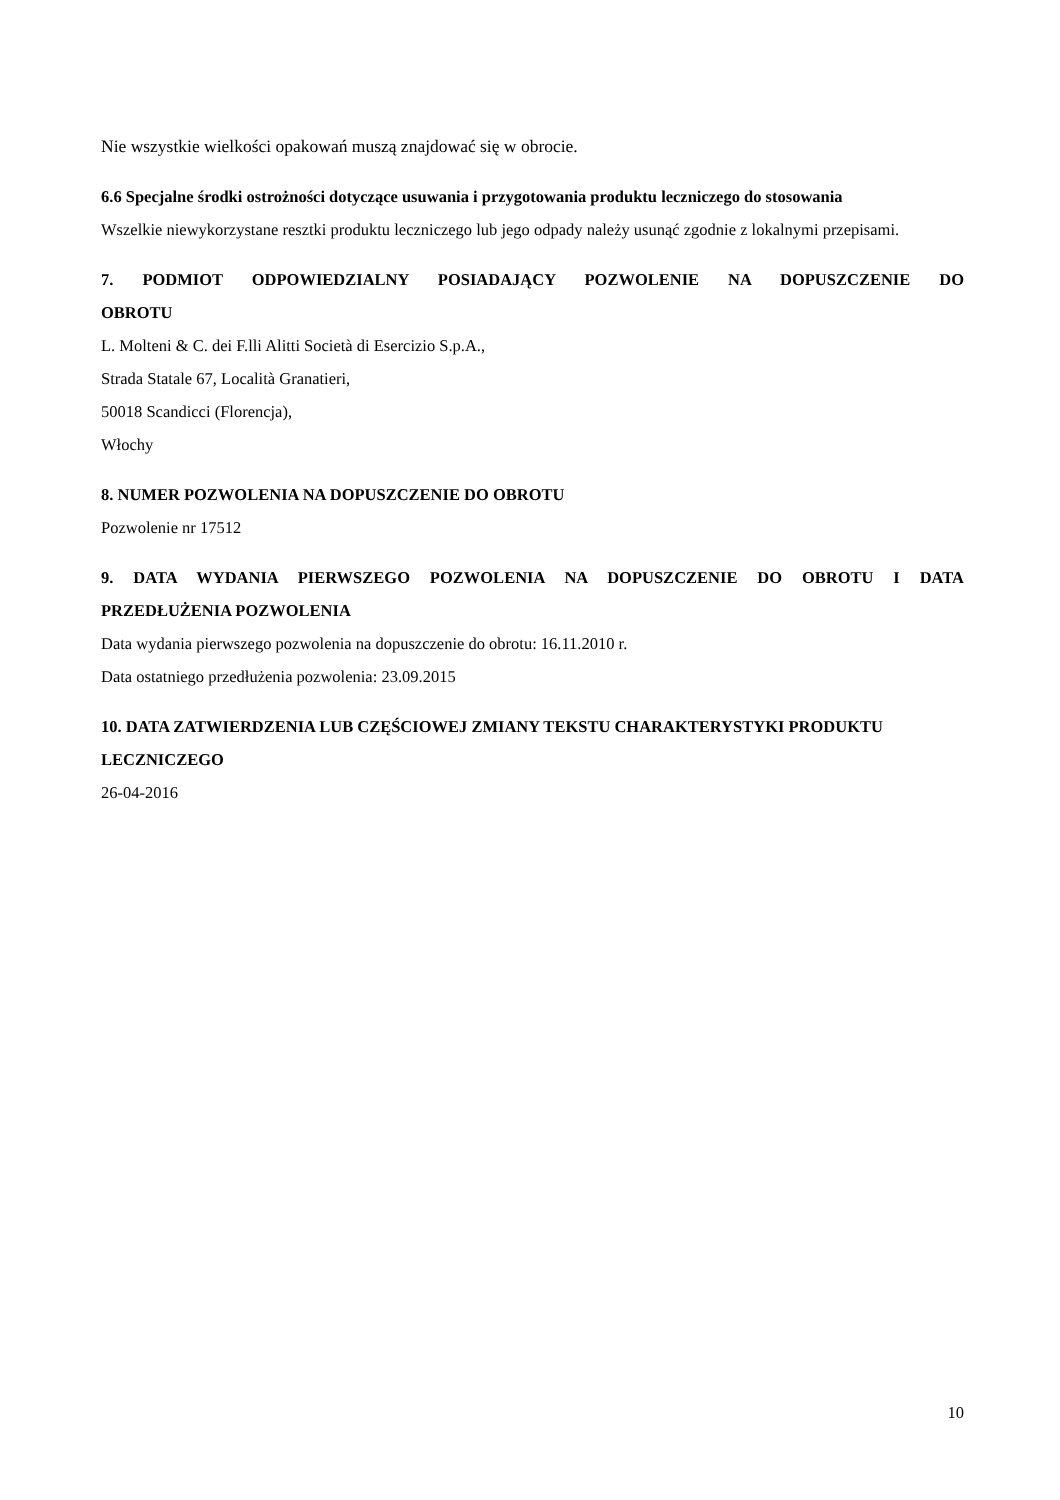Nie wszystkie wielkości opakowań muszą znajdować się w obrocie.
6.6 Specjalne środki ostrożności dotyczące usuwania i przygotowania produktu leczniczego do stosowania
Wszelkie niewykorzystane resztki produktu leczniczego lub jego odpady należy usunąć zgodnie z lokalnymi przepisami.
7. PODMIOT ODPOWIEDZIALNY POSIADAJĄCY POZWOLENIE NA DOPUSZCZENIE DO
OBROTU
L. Molteni & C. dei F.lli Alitti Società di Esercizio S.p.A.,
Strada Statale 67, Località Granatieri,
50018 Scandicci (Florencja),
Włochy
8. NUMER POZWOLENIA NA DOPUSZCZENIE DO OBROTU
Pozwolenie nr 17512
9. DATA WYDANIA PIERWSZEGO POZWOLENIA NA DOPUSZCZENIE DO OBROTU I DATA
PRZEDŁUŻENIA POZWOLENIA
Data wydania pierwszego pozwolenia na dopuszczenie do obrotu: 16.11.2010 r.
Data ostatniego przedłużenia pozwolenia: 23.09.2015
10. DATA ZATWIERDZENIA LUB CZĘŚCIOWEJ ZMIANY TEKSTU CHARAKTERYSTYKI PRODUKTU LECZNICZEGO
26-04-2016
10